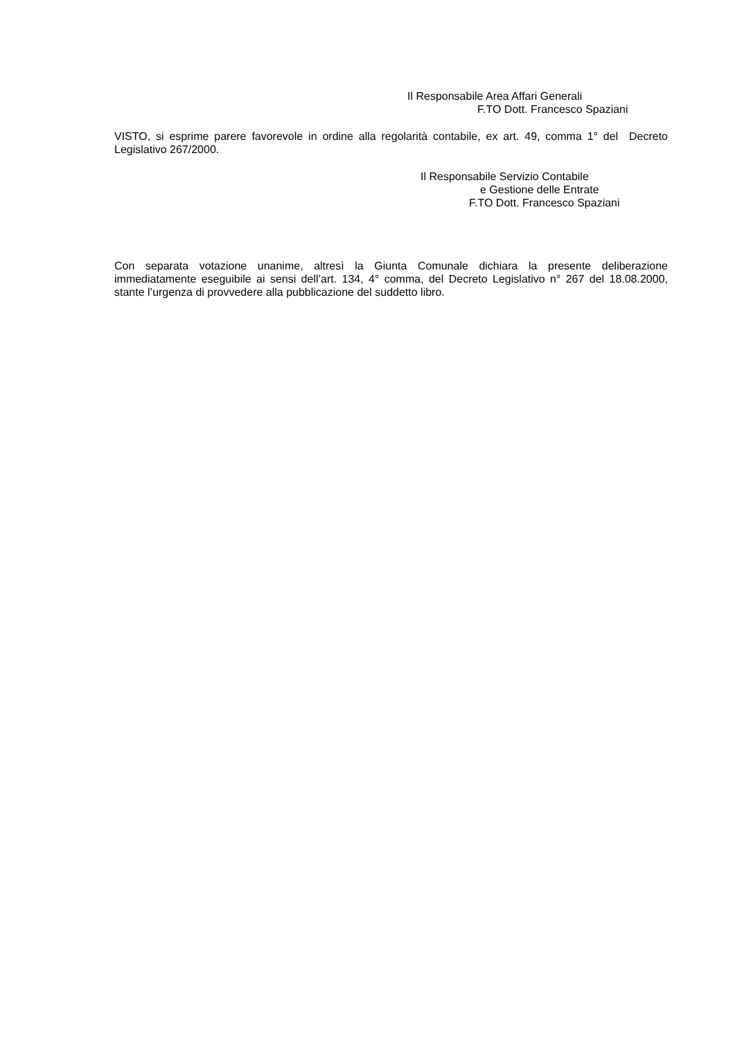Il Responsabile Area Affari Generali
F.TO Dott. Francesco Spaziani
VISTO, si esprime parere favorevole in ordine alla regolarità contabile, ex art. 49, comma 1° del Decreto Legislativo 267/2000.
Il Responsabile Servizio Contabile
e Gestione delle Entrate
F.TO Dott. Francesco Spaziani
Con separata votazione unanime, altresì la Giunta Comunale dichiara la presente deliberazione immediatamente eseguibile ai sensi dell’art. 134, 4° comma, del Decreto Legislativo n° 267 del 18.08.2000, stante l’urgenza di provvedere alla pubblicazione del suddetto libro.